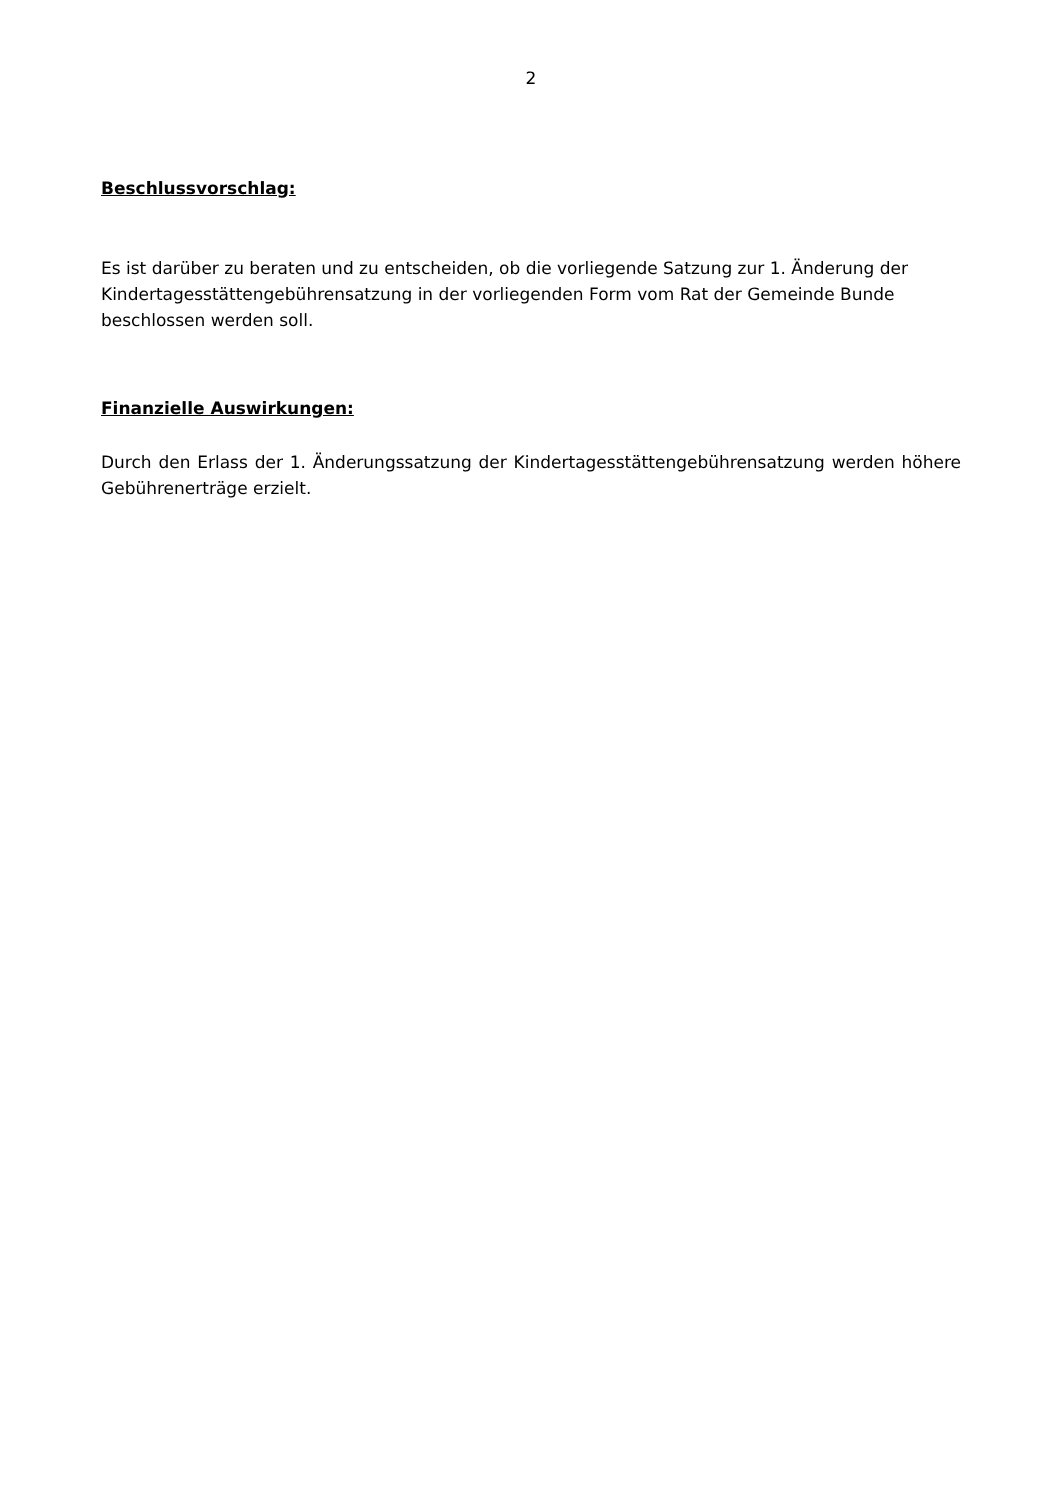2
Beschlussvorschlag:
Es ist darüber zu beraten und zu entscheiden, ob die vorliegende Satzung zur 1. Änderung der Kindertagesstättengebührensatzung in der vorliegenden Form vom Rat der Gemeinde Bunde beschlossen werden soll.
Finanzielle Auswirkungen:
Durch den Erlass der 1. Änderungssatzung der Kindertagesstättengebührensatzung werden höhere Gebührenerträge erzielt.